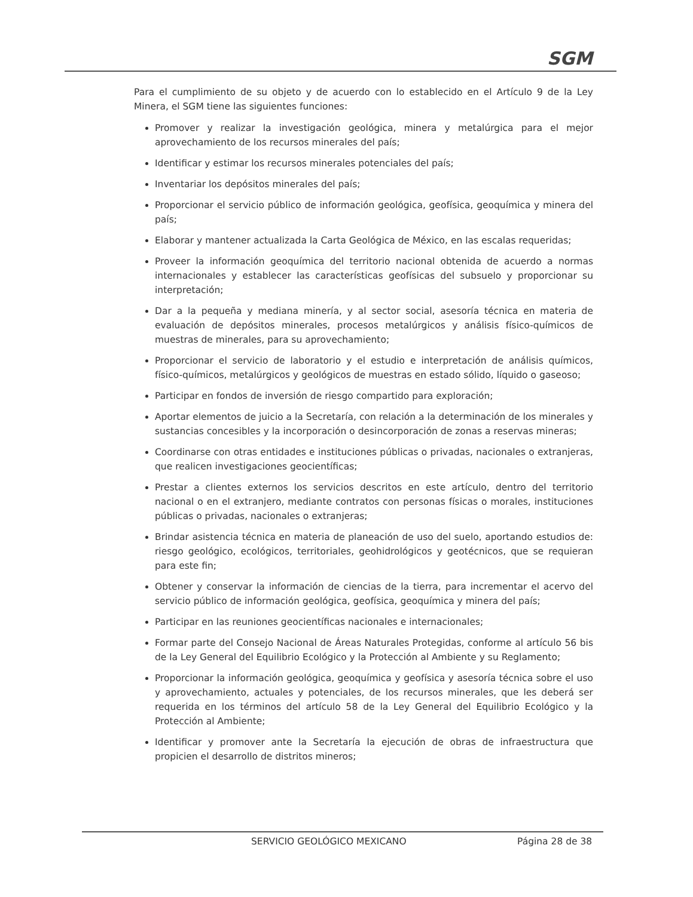SGM
Para el cumplimiento de su objeto y de acuerdo con lo establecido en el Artículo 9 de la Ley Minera, el SGM tiene las siguientes funciones:
Promover y realizar la investigación geológica, minera y metalúrgica para el mejor aprovechamiento de los recursos minerales del país;
Identificar y estimar los recursos minerales potenciales del país;
Inventariar los depósitos minerales del país;
Proporcionar el servicio público de información geológica, geofísica, geoquímica y minera del país;
Elaborar y mantener actualizada la Carta Geológica de México, en las escalas requeridas;
Proveer la información geoquímica del territorio nacional obtenida de acuerdo a normas internacionales y establecer las características geofísicas del subsuelo y proporcionar su interpretación;
Dar a la pequeña y mediana minería, y al sector social, asesoría técnica en materia de evaluación de depósitos minerales, procesos metalúrgicos y análisis físico-químicos de muestras de minerales, para su aprovechamiento;
Proporcionar el servicio de laboratorio y el estudio e interpretación de análisis químicos, físico-químicos, metalúrgicos y geológicos de muestras en estado sólido, líquido o gaseoso;
Participar en fondos de inversión de riesgo compartido para exploración;
Aportar elementos de juicio a la Secretaría, con relación a la determinación de los minerales y sustancias concesibles y la incorporación o desincorporación de zonas a reservas mineras;
Coordinarse con otras entidades e instituciones públicas o privadas, nacionales o extranjeras, que realicen investigaciones geocientíficas;
Prestar a clientes externos los servicios descritos en este artículo, dentro del territorio nacional o en el extranjero, mediante contratos con personas físicas o morales, instituciones públicas o privadas, nacionales o extranjeras;
Brindar asistencia técnica en materia de planeación de uso del suelo, aportando estudios de: riesgo geológico, ecológicos, territoriales, geohidrológicos y geotécnicos, que se requieran para este fin;
Obtener y conservar la información de ciencias de la tierra, para incrementar el acervo del servicio público de información geológica, geofísica, geoquímica y minera del país;
Participar en las reuniones geocientíficas nacionales e internacionales;
Formar parte del Consejo Nacional de Áreas Naturales Protegidas, conforme al artículo 56 bis de la Ley General del Equilibrio Ecológico y la Protección al Ambiente y su Reglamento;
Proporcionar la información geológica, geoquímica y geofísica y asesoría técnica sobre el uso y aprovechamiento, actuales y potenciales, de los recursos minerales, que les deberá ser requerida en los términos del artículo 58 de la Ley General del Equilibrio Ecológico y la Protección al Ambiente;
Identificar y promover ante la Secretaría la ejecución de obras de infraestructura que propicien el desarrollo de distritos mineros;
SERVICIO GEOLÓGICO MEXICANO Página 28 de 38